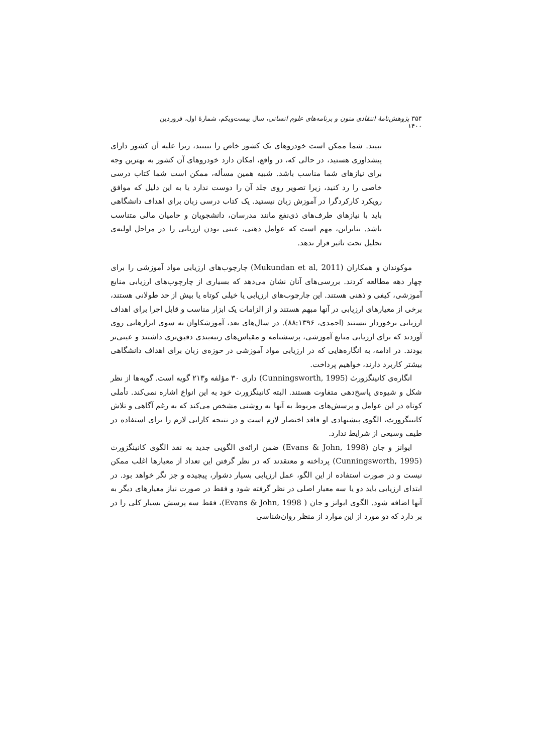۳۵۴ پژوهش‌نامهٔ انتقادی متون و برنامه‌های علوم انسانی، سال بیست‌ویکم، شمارهٔ اول، فروردین ۱۴۰۰
نبیند. شما ممکن است خودروهای یک کشور خاص را نبینید، زیرا علیه آن کشور دارای پیشداوری هستید، در حالی که، در واقع، امکان دارد خودروهای آن کشور به بهترین وجه برای نیازهای شما مناسب باشد. شبیه همین مسأله، ممکن است شما کتاب درسی خاصی را رد کنید، زیرا تصویر روی جلد آن را دوست ندارد یا به این دلیل که موافق رویکرد کارکردگرا در آموزش زبان نیستید. یک کتاب درسی زبان برای اهداف دانشگاهی باید با نیازهای طرف‌های ذی‌نفع مانند مدرسان، دانشجویان و حامیان مالی متناسب باشد. بنابراین، مهم است که عوامل ذهنی، عینی بودن ارزیابی را در مراحل اولیه‌ی تحلیل تحت تاثیر قرار ندهد.
موکوندان و همکاران (Mukundan et al, 2011) چارچوب‌های ارزیابی مواد آموزشی را برای چهار دهه مطالعه کردند. بررسی‌های آنان نشان می‌دهد که بسیاری از چارچوب‌های ارزیابی منابع آموزشی، کیفی و ذهنی هستند. این چارچوب‌های ارزیابی یا خیلی کوتاه یا بیش از حد طولانی هستند، برخی از معیارهای ارزیابی در آنها مبهم هستند و از الزامات یک ابزار مناسب و قابل اجرا برای اهداف ارزیابی برخوردار نیستند (احمدی، ۸۸:۱۳۹۶). در سال‌های بعد، آموزشکاوان به سوی ابزارهایی روی آوردند که برای ارزیابی منابع آموزشی، پرسشنامه و مقیاس‌های رتبه‌بندی دقیق‌تری داشتند و عینی‌تر بودند. در ادامه، به انگاره‌هایی که در ارزیابی مواد آموزشی در حوزه‌ی زبان برای اهداف دانشگاهی بیشتر کاربرد دارند، خواهیم پرداخت.
انگاره‌ی کانینگزورث (Cunningsworth, 1995) داری ۳۰ مؤلفه و۲۱۳ گویه است. گویه‌ها از نظر شکل و شیوه‌ی پاسخ‌دهی متفاوت هستند. البته کانینگزورث خود به این انواع اشاره نمی‌کند. تأملی کوتاه در این عوامل و پرسش‌های مربوط به آنها به روشنی مشخص می‌کند که به رغم آگاهی و تلاش کانینگزورث، الگوی پیشنهادی او فاقد اختصار لازم است و در نتیجه کارایی لازم را برای استفاده در طیف وسیعی از شرایط ندارد.
ایوانز و جان (Evans & John, 1998) ضمن ارائه‌ی الگویی جدید به نقد الگوی کانینگزورث (Cunningsworth, 1995) پرداخته و معتقدند که در نظر گرفتن این تعداد از معیارها اغلب ممکن نیست و در صورت استفاده از این الگو، عمل ارزیابی بسیار دشوار، پیچیده و جز نگر خواهد بود. در ابتدای ارزیابی باید دو یا سه معیار اصلی در نظر گرفته شود و فقط در صورت نیاز معیارهای دیگر به آنها اضافه شود. الگوی ایوانز و جان ( Evans & John, 1998)، فقط سه پرسش بسیار کلی را در بر دارد که دو مورد از این موارد از منظر روان‌شناسی